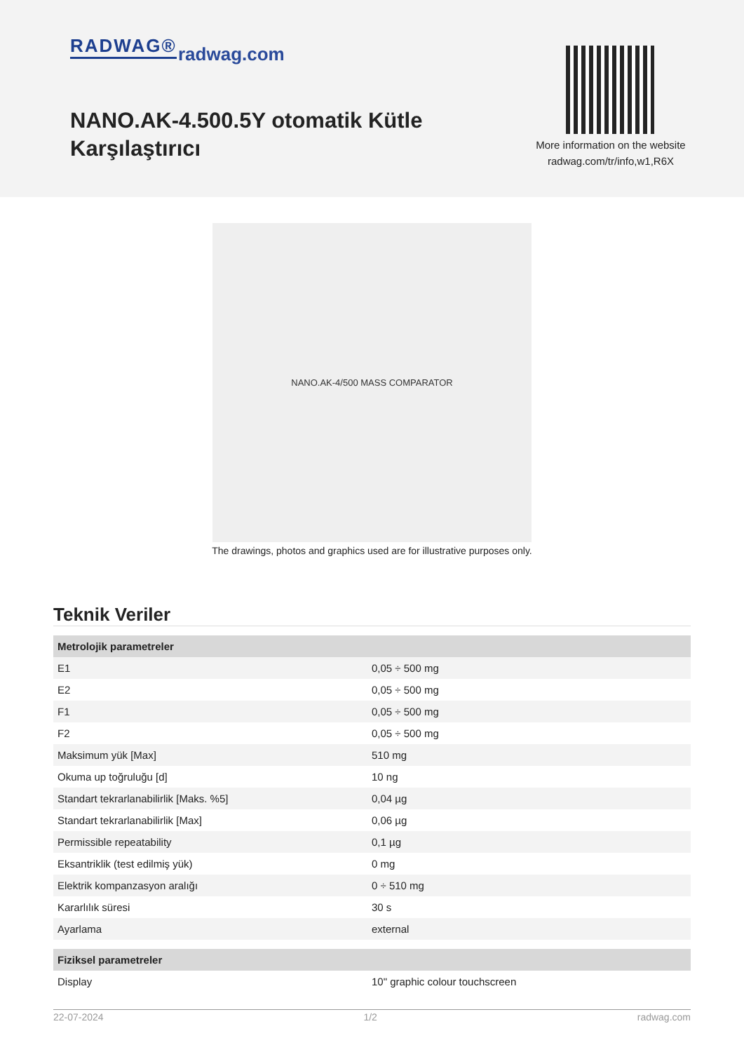RADWAG® radwag.com
NANO.AK-4.500.5Y otomatik Kütle Karşılaştırıcı
More information on the website
radwag.com/tr/info,w1,R6X
NANO.AK-4/500 MASS COMPARATOR
The drawings, photos and graphics used are for illustrative purposes only.
Teknik Veriler
| Metrolojik parametreler | |
| E1 | 0,05 ÷ 500 mg |
| E2 | 0,05 ÷ 500 mg |
| F1 | 0,05 ÷ 500 mg |
| F2 | 0,05 ÷ 500 mg |
| Maksimum yük [Max] | 510 mg |
| Okuma up toğruluğu [d] | 10 ng |
| Standart tekrarlanabilirlik [Maks. %5] | 0,04 µg |
| Standart tekrarlanabilirlik [Max] | 0,06 µg |
| Permissible repeatability | 0,1 µg |
| Eksantriklik (test edilmiş yük) | 0 mg |
| Elektrik kompanzasyon aralığı | 0 ÷ 510 mg |
| Kararlılık süresi | 30 s |
| Ayarlama | external |
| Fiziksel parametreler | |
| Display | 10" graphic colour touchscreen |
22-07-2024 1/2 radwag.com